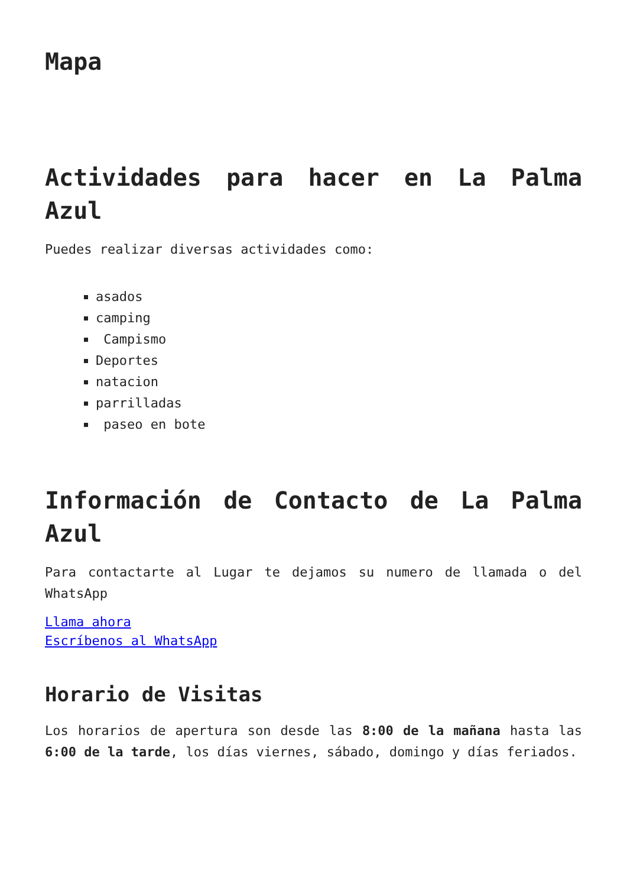Mapa
Actividades para hacer en La Palma Azul
Puedes realizar diversas actividades como:
asados
camping
Campismo
Deportes
natacion
parrilladas
paseo en bote
Información de Contacto de La Palma Azul
Para contactarte al Lugar te dejamos su numero de llamada o del WhatsApp
Llama ahora
Escríbenos al WhatsApp
Horario de Visitas
Los horarios de apertura son desde las 8:00 de la mañana hasta las 6:00 de la tarde, los días viernes, sábado, domingo y días feriados.